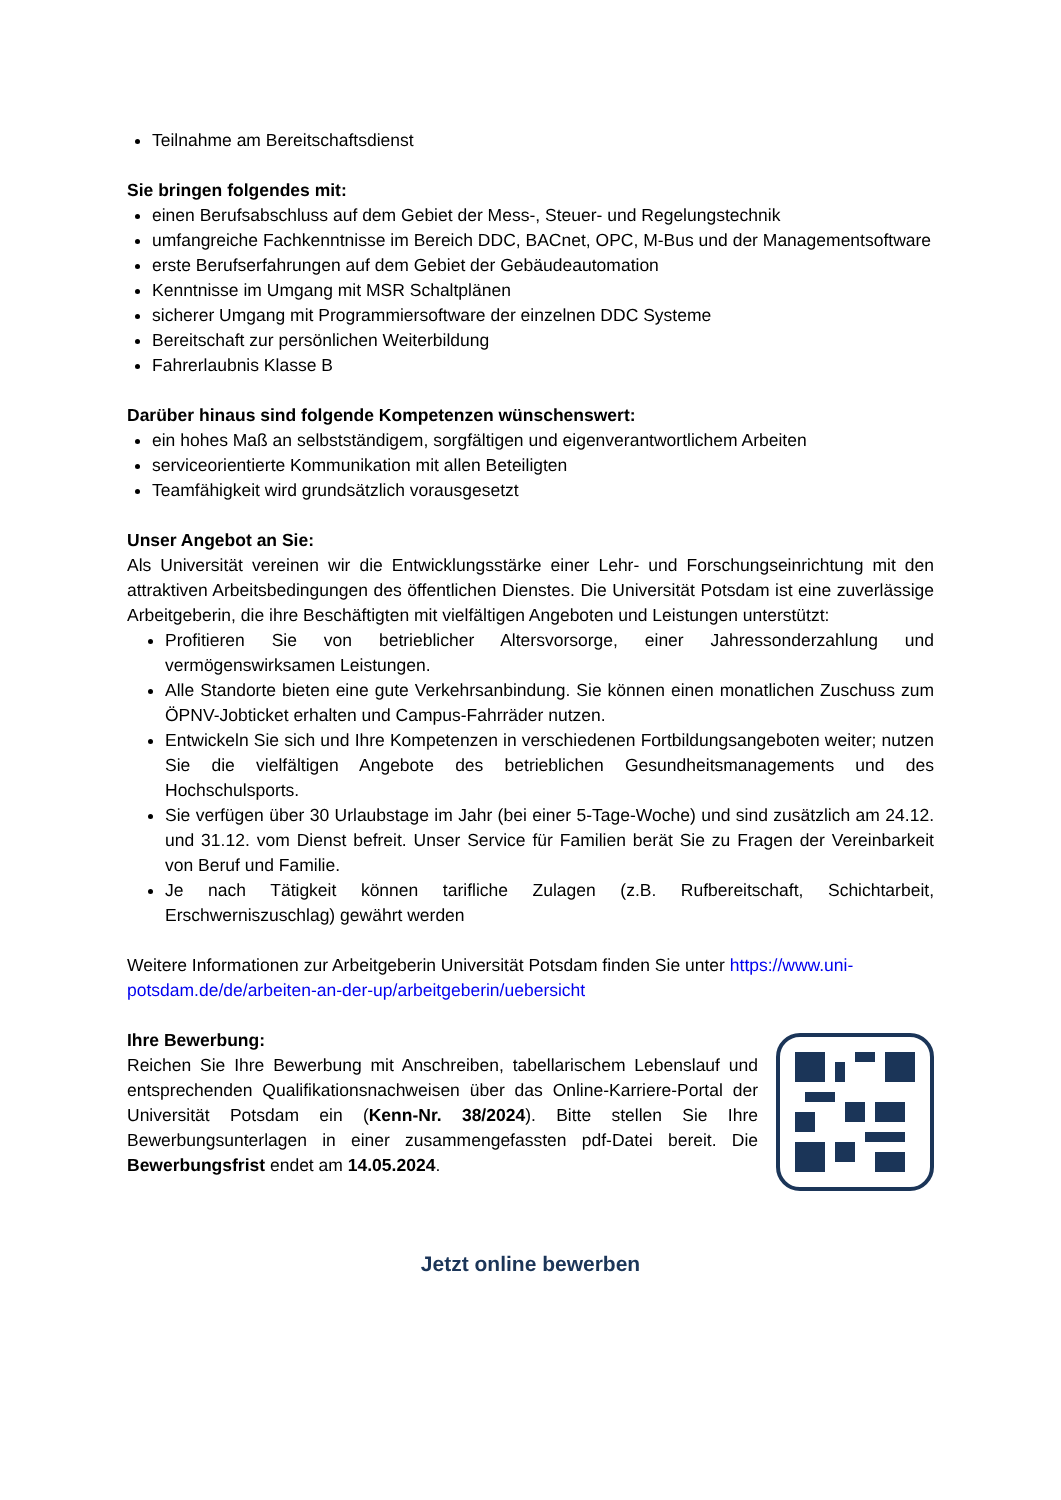Teilnahme am Bereitschaftsdienst
Sie bringen folgendes mit:
einen Berufsabschluss auf dem Gebiet der Mess-, Steuer- und Regelungstechnik
umfangreiche Fachkenntnisse im Bereich DDC, BACnet, OPC, M-Bus und der Manage­mentsoftware
erste Berufserfahrungen auf dem Gebiet der Gebäudeautomation
Kenntnisse im Umgang mit MSR Schaltplänen
sicherer Umgang mit Programmiersoftware der einzelnen DDC Systeme
Bereitschaft zur persönlichen Weiterbildung
Fahrerlaubnis Klasse B
Darüber hinaus sind folgende Kompetenzen wünschenswert:
ein hohes Maß an selbstständigem, sorgfältigen und eigenverantwortlichem Arbeiten
serviceorientierte Kommunikation mit allen Beteiligten
Teamfähigkeit wird grundsätzlich vorausgesetzt
Unser Angebot an Sie:
Als Universität vereinen wir die Entwicklungsstärke einer Lehr- und Forschungseinrichtung mit den attraktiven Arbeitsbedingungen des öffentlichen Dienstes. Die Universität Potsdam ist eine zuverlässige Arbeitgeberin, die ihre Beschäftigten mit vielfältigen Angeboten und Leistungen unterstützt:
Profitieren Sie von betrieblicher Altersvorsorge, einer Jahressonderzahlung und vermögenswirksamen Leistungen.
Alle Standorte bieten eine gute Verkehrsanbindung. Sie können einen monatlichen Zuschuss zum ÖPNV-Jobticket erhalten und Campus-Fahrräder nutzen.
Entwickeln Sie sich und Ihre Kompetenzen in verschiedenen Fortbildungsangeboten weiter; nutzen Sie die vielfältigen Angebote des betrieblichen Gesundheitsmanagements und des Hochschulsports.
Sie verfügen über 30 Urlaubstage im Jahr (bei einer 5-Tage-Woche) und sind zusätzlich am 24.12. und 31.12. vom Dienst befreit. Unser Service für Familien berät Sie zu Fragen der Vereinbarkeit von Beruf und Familie.
Je nach Tätigkeit können tarifliche Zulagen (z.B. Rufbereitschaft, Schichtarbeit, Erschwerniszuschlag) gewährt werden
Weitere Informationen zur Arbeitgeberin Universität Potsdam finden Sie unter https://www.uni-potsdam.de/de/arbeiten-an-der-up/arbeitgeberin/uebersicht
Ihre Bewerbung:
Reichen Sie Ihre Bewerbung mit Anschreiben, tabellarischem Lebenslauf und entsprechenden Qualifikationsnachweisen über das Online-Karriere-Portal der Universität Potsdam ein (Kenn-Nr. 38/2024). Bitte stellen Sie Ihre Bewerbungsunterlagen in einer zusammengefassten pdf-Datei bereit. Die Bewerbungsfrist endet am 14.05.2024.
Jetzt online bewerben